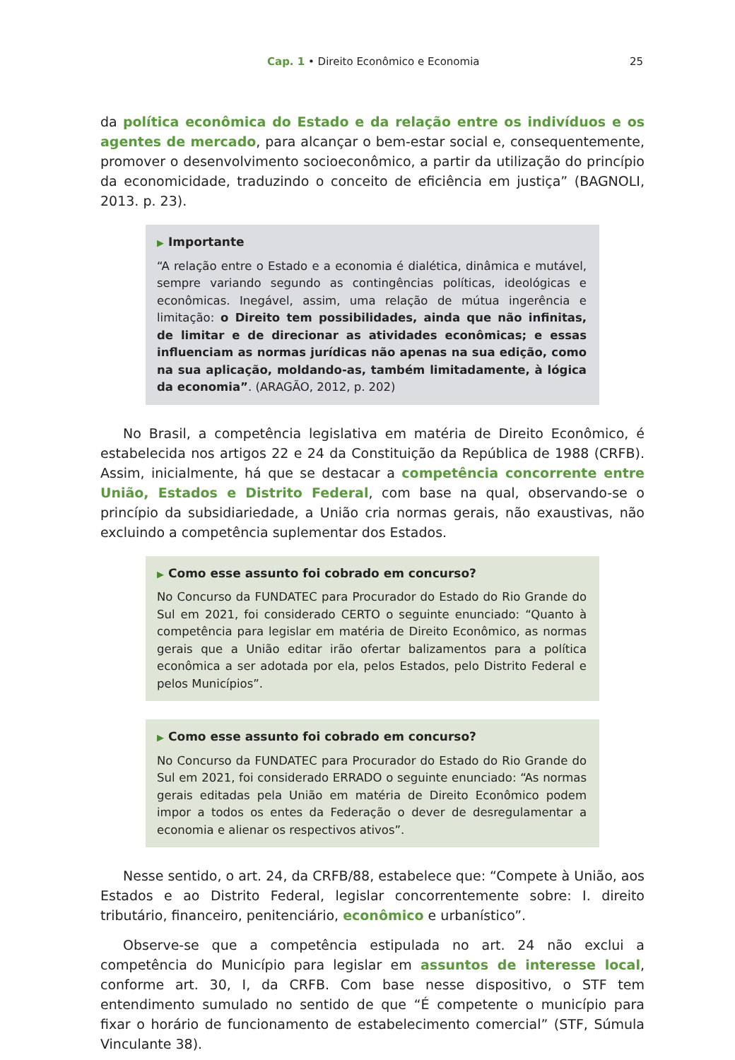Cap. 1 • Direito Econômico e Economia 25
da política econômica do Estado e da relação entre os indivíduos e os agentes de mercado, para alcançar o bem-estar social e, consequentemente, promover o desenvolvimento socioeconômico, a partir da utilização do princípio da economicidade, traduzindo o conceito de eficiência em justiça” (BAGNOLI, 2013. p. 23).
▶ Importante
“A relação entre o Estado e a economia é dialética, dinâmica e mutável, sempre variando segundo as contingências políticas, ideológicas e econômicas. Inegável, assim, uma relação de mútua ingerência e limitação: o Direito tem possibilidades, ainda que não infinitas, de limitar e de direcionar as atividades econômicas; e essas influenciam as normas jurídicas não apenas na sua edição, como na sua aplicação, moldando-as, também limitadamente, à lógica da economia”. (ARAGÃO, 2012, p. 202)
No Brasil, a competência legislativa em matéria de Direito Econômico, é estabelecida nos artigos 22 e 24 da Constituição da República de 1988 (CRFB). Assim, inicialmente, há que se destacar a competência concorrente entre União, Estados e Distrito Federal, com base na qual, observando-se o princípio da subsidiariedade, a União cria normas gerais, não exaustivas, não excluindo a competência suplementar dos Estados.
▶ Como esse assunto foi cobrado em concurso?
No Concurso da FUNDATEC para Procurador do Estado do Rio Grande do Sul em 2021, foi considerado CERTO o seguinte enunciado: “Quanto à competência para legislar em matéria de Direito Econômico, as normas gerais que a União editar irão ofertar balizamentos para a política econômica a ser adotada por ela, pelos Estados, pelo Distrito Federal e pelos Municípios”.
▶ Como esse assunto foi cobrado em concurso?
No Concurso da FUNDATEC para Procurador do Estado do Rio Grande do Sul em 2021, foi considerado ERRADO o seguinte enunciado: “As normas gerais editadas pela União em matéria de Direito Econômico podem impor a todos os entes da Federação o dever de desregulamentar a economia e alienar os respectivos ativos”.
Nesse sentido, o art. 24, da CRFB/88, estabelece que: “Compete à União, aos Estados e ao Distrito Federal, legislar concorrentemente sobre: I. direito tributário, financeiro, penitenciário, econômico e urbanístico”.
Observe-se que a competência estipulada no art. 24 não exclui a competência do Município para legislar em assuntos de interesse local, conforme art. 30, I, da CRFB. Com base nesse dispositivo, o STF tem entendimento sumulado no sentido de que “É competente o município para fixar o horário de funcionamento de estabelecimento comercial” (STF, Súmula Vinculante 38).